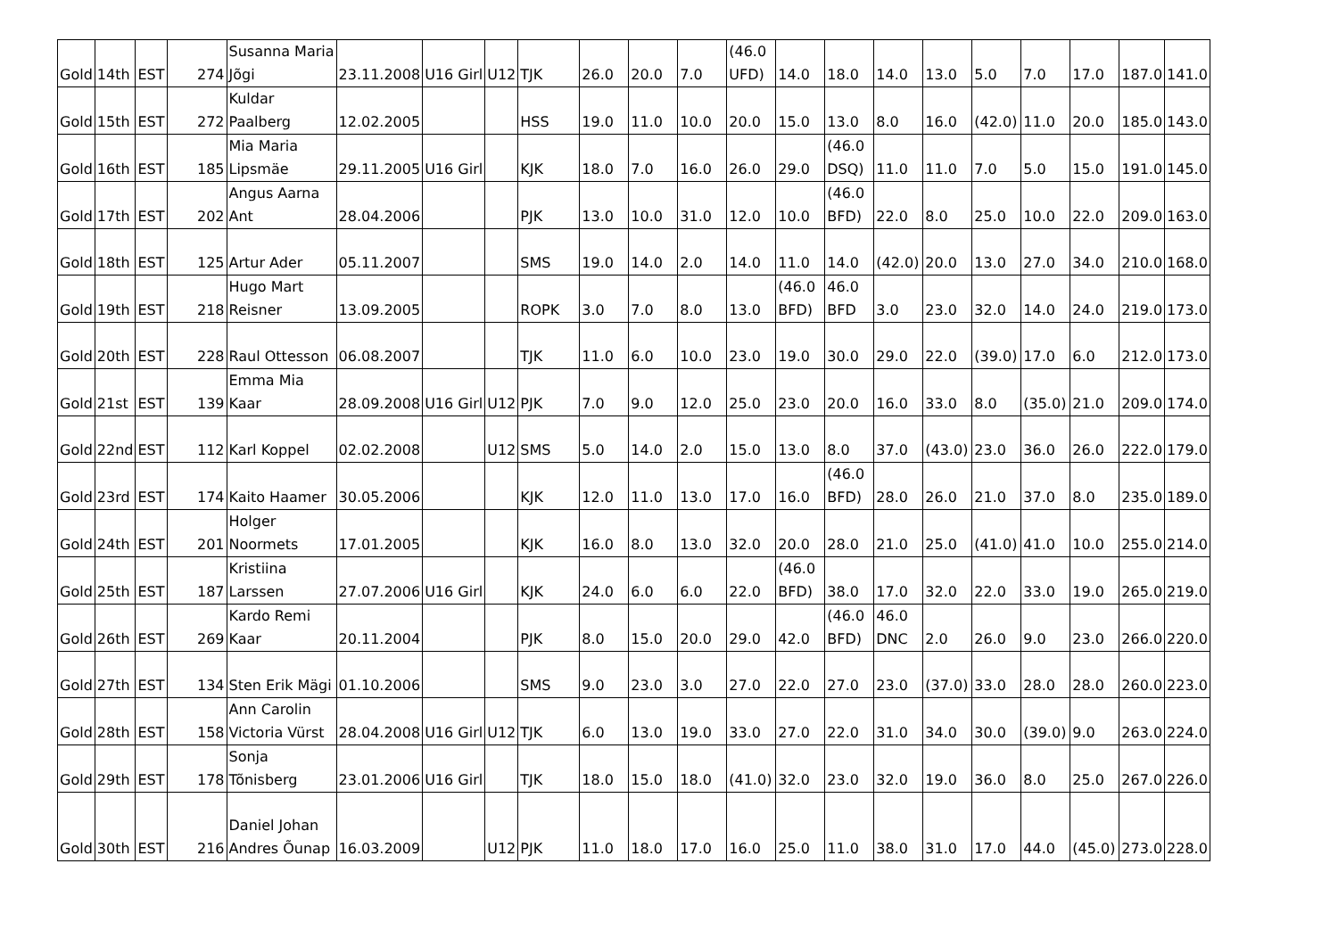| Gold | 14th | EST | 274 | Susanna Maria Jõgi | 23.11.2008 | U16 Girl | U12 | TJK | 26.0 | 20.0 | 7.0 | (46.0 UFD) | 14.0 | 18.0 | 14.0 | 13.0 | 5.0 | 7.0 | 17.0 | 187.0 | 141.0 |
| Gold | 15th | EST | 272 | Kuldar Paalberg | 12.02.2005 | | | HSS | 19.0 | 11.0 | 10.0 | 20.0 | 15.0 | 13.0 | 8.0 | 16.0 | (42.0) | 11.0 | 20.0 | 185.0 | 143.0 |
| Gold | 16th | EST | 185 | Mia Maria Lipsmäe | 29.11.2005 | U16 Girl | | KJK | 18.0 | 7.0 | 16.0 | 26.0 | 29.0 | (46.0 DSQ) | 11.0 | 11.0 | 7.0 | 5.0 | 15.0 | 191.0 | 145.0 |
| Gold | 17th | EST | 202 | Angus Aarna Ant | 28.04.2006 | | | PJK | 13.0 | 10.0 | 31.0 | 12.0 | 10.0 | (46.0 BFD) | 22.0 | 8.0 | 25.0 | 10.0 | 22.0 | 209.0 | 163.0 |
| Gold | 18th | EST | 125 | Artur Ader | 05.11.2007 | | | SMS | 19.0 | 14.0 | 2.0 | 14.0 | 11.0 | 14.0 | (42.0) | 20.0 | 13.0 | 27.0 | 34.0 | 210.0 | 168.0 |
| Gold | 19th | EST | 218 | Hugo Mart Reisner | 13.09.2005 | | | ROPK | 3.0 | 7.0 | 8.0 | 13.0 | (46.0 BFD) | 46.0 BFD | 3.0 | 23.0 | 32.0 | 14.0 | 24.0 | 219.0 | 173.0 |
| Gold | 20th | EST | 228 | Raul Ottesson | 06.08.2007 | | | TJK | 11.0 | 6.0 | 10.0 | 23.0 | 19.0 | 30.0 | 29.0 | 22.0 | (39.0) | 17.0 | 6.0 | 212.0 | 173.0 |
| Gold | 21st | EST | 139 | Emma Mia Kaar | 28.09.2008 | U16 Girl | U12 | PJK | 7.0 | 9.0 | 12.0 | 25.0 | 23.0 | 20.0 | 16.0 | 33.0 | 8.0 | (35.0) | 21.0 | 209.0 | 174.0 |
| Gold | 22nd | EST | 112 | Karl Koppel | 02.02.2008 | | U12 | SMS | 5.0 | 14.0 | 2.0 | 15.0 | 13.0 | 8.0 | 37.0 | (43.0) | 23.0 | 36.0 | 26.0 | 222.0 | 179.0 |
| Gold | 23rd | EST | 174 | Kaito Haamer | 30.05.2006 | | | KJK | 12.0 | 11.0 | 13.0 | 17.0 | 16.0 | (46.0 BFD) | 28.0 | 26.0 | 21.0 | 37.0 | 8.0 | 235.0 | 189.0 |
| Gold | 24th | EST | 201 | Holger Noormets | 17.01.2005 | | | KJK | 16.0 | 8.0 | 13.0 | 32.0 | 20.0 | 28.0 | 21.0 | 25.0 | (41.0) | 41.0 | 10.0 | 255.0 | 214.0 |
| Gold | 25th | EST | 187 | Kristiina Larssen | 27.07.2006 | U16 Girl | | KJK | 24.0 | 6.0 | 6.0 | 22.0 | (46.0 BFD) | 38.0 | 17.0 | 32.0 | 22.0 | 33.0 | 19.0 | 265.0 | 219.0 |
| Gold | 26th | EST | 269 | Kardo Remi Kaar | 20.11.2004 | | | PJK | 8.0 | 15.0 | 20.0 | 29.0 | 42.0 | (46.0 BFD) | 46.0 DNC | 2.0 | 26.0 | 9.0 | 23.0 | 266.0 | 220.0 |
| Gold | 27th | EST | 134 | Sten Erik Mägi | 01.10.2006 | | | SMS | 9.0 | 23.0 | 3.0 | 27.0 | 22.0 | 27.0 | 23.0 | (37.0) | 33.0 | 28.0 | 28.0 | 260.0 | 223.0 |
| Gold | 28th | EST | 158 | Ann Carolin Victoria Vürst | 28.04.2008 | U16 Girl | U12 | TJK | 6.0 | 13.0 | 19.0 | 33.0 | 27.0 | 22.0 | 31.0 | 34.0 | 30.0 | (39.0) | 9.0 | 263.0 | 224.0 |
| Gold | 29th | EST | 178 | Sonja Tõnisberg | 23.01.2006 | U16 Girl | | TJK | 18.0 | 15.0 | 18.0 | (41.0) | 32.0 | 23.0 | 32.0 | 19.0 | 36.0 | 8.0 | 25.0 | 267.0 | 226.0 |
| Gold | 30th | EST | 216 | Daniel Johan Andres Õunap | 16.03.2009 | | U12 | PJK | 11.0 | 18.0 | 17.0 | 16.0 | 25.0 | 11.0 | 38.0 | 31.0 | 17.0 | 44.0 | (45.0) | 273.0 | 228.0 |